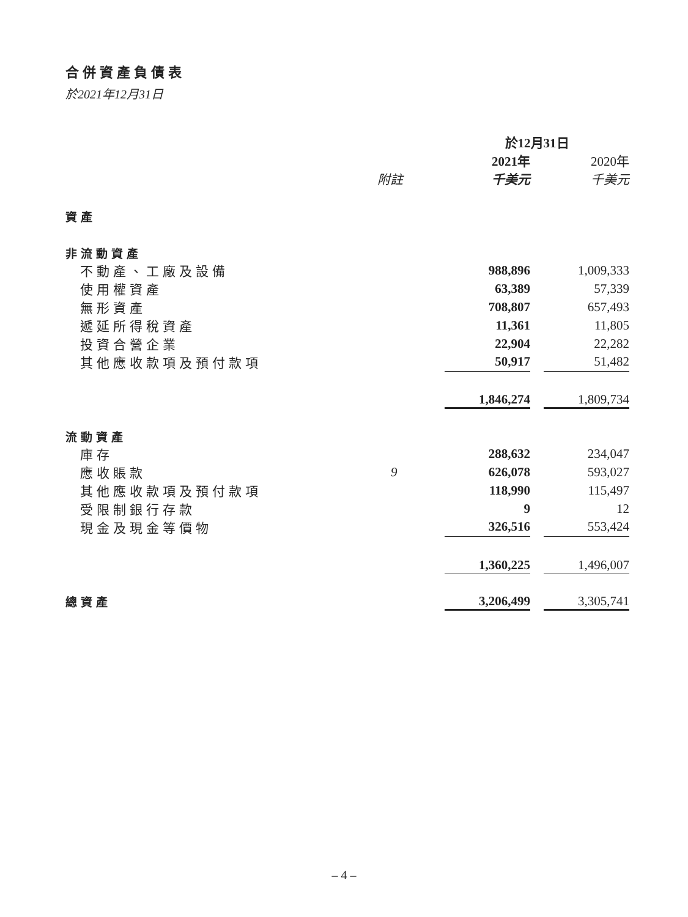合併資產負債表
於2021年12月31日
| | | 於12月31日 | | |
| | | 2021年 | | 2020年 |
| | 附註 | 千美元 | | 千美元 |
| 資產 | | | | |
| 非流動資產 | | | | |
| 不動產、工廠及設備 | | 988,896 | | 1,009,333 |
| 使用權資產 | | 63,389 | | 57,339 |
| 無形資產 | | 708,807 | | 657,493 |
| 遞延所得稅資產 | | 11,361 | | 11,805 |
| 投資合營企業 | | 22,904 | | 22,282 |
| 其他應收款項及預付款項 | | 50,917 | | 51,482 |
| | | 1,846,274 | | 1,809,734 |
| 流動資產 | | | | |
| 庫存 | | 288,632 | | 234,047 |
| 應收賬款 | 9 | 626,078 | | 593,027 |
| 其他應收款項及預付款項 | | 118,990 | | 115,497 |
| 受限制銀行存款 | | 9 | | 12 |
| 現金及現金等價物 | | 326,516 | | 553,424 |
| | | 1,360,225 | | 1,496,007 |
| 總資產 | | 3,206,499 | | 3,305,741 |
– 4 –